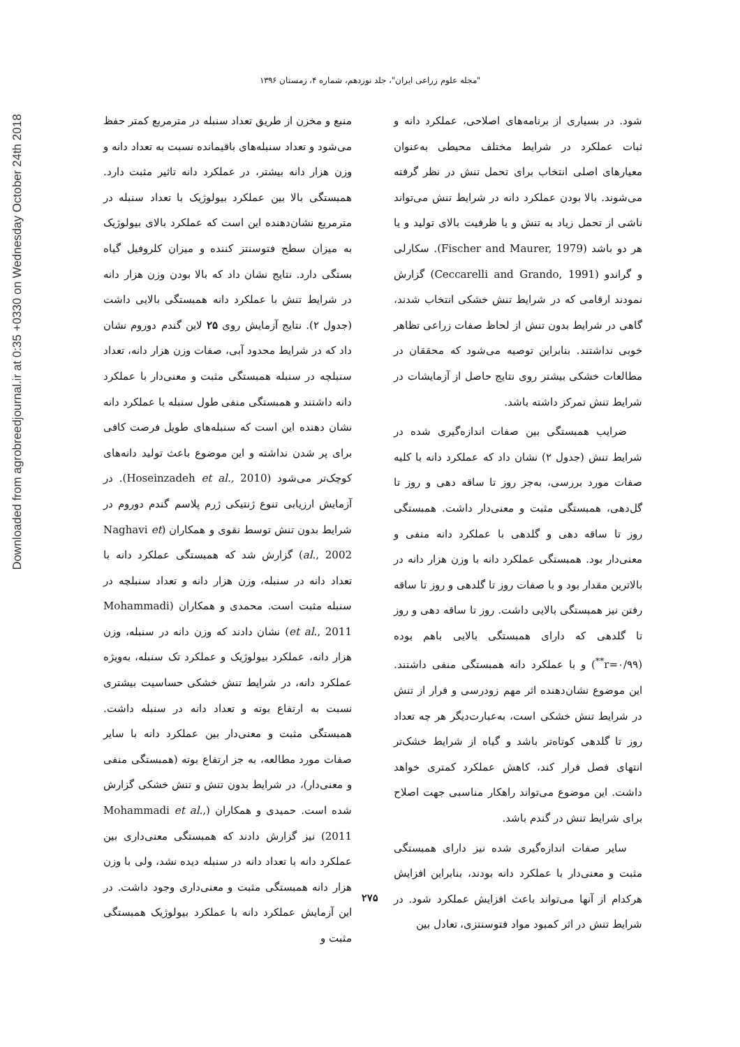Downloaded from agrobreedjournal.ir at 0:35 +0330 on Wednesday October 24th 2018
"مجله علوم زراعی ایران"، جلد نوزدهم، شماره ۴، زمستان ۱۳۹۶
شود. در بسیاری از برنامه‌های اصلاحی، عملکرد دانه و ثبات عملکرد در شرایط مختلف محیطی به‌عنوان معیارهای اصلی انتخاب برای تحمل تنش در نظر گرفته می‌شوند. بالا بودن عملکرد دانه در شرایط تنش می‌تواند ناشی از تحمل زیاد به تنش و یا ظرفیت بالای تولید و یا هر دو باشد (Fischer and Maurer, 1979). سکارلی و گراندو (Ceccarelli and Grando, 1991) گزارش نمودند ارقامی که در شرایط تنش خشکی انتخاب شدند، گاهی در شرایط بدون تنش از لحاظ صفات زراعی تظاهر خوبی نداشتند. بنابراین توصیه می‌شود که محققان در مطالعات خشکی بیشتر روی نتایج حاصل از آزمایشات در شرایط تنش تمرکز داشته باشد.
ضرایب همبستگی بین صفات اندازه‌گیری شده در شرایط تنش (جدول ۲) نشان داد که عملکرد دانه با کلیه صفات مورد بررسی، به‌جز روز تا ساقه دهی و روز تا گل‌دهی، همبستگی مثبت و معنی‌دار داشت. همبستگی روز تا ساقه دهی و گلدهی با عملکرد دانه منفی و معنی‌دار بود. همبستگی عملکرد دانه با وزن هزار دانه در بالاترین مقدار بود و با صفات روز تا گلدهی و روز تا ساقه رفتن نیز همبستگی بالایی داشت. روز تا ساقه دهی و روز تا گلدهی که دارای همبستگی بالایی باهم بوده (r=۰/۹۹<sup>**</sup>) و با عملکرد دانه همبستگی منفی داشتند. این موضوع نشان‌دهنده اثر مهم زودرسی و فرار از تنش در شرایط تنش خشکی است، به‌عبارت‌دیگر هر چه تعداد روز تا گلدهی کوتاه‌تر باشد و گیاه از شرایط خشک‌تر انتهای فصل فرار کند، کاهش عملکرد کمتری خواهد داشت. این موضوع می‌تواند راهکار مناسبی جهت اصلاح برای شرایط تنش در گندم باشد.
سایر صفات اندازه‌گیری شده نیز دارای همبستگی مثبت و معنی‌دار با عملکرد دانه بودند، بنابراین افزایش هرکدام از آنها می‌تواند باعث افزایش عملکرد شود. در شرایط تنش در اثر کمبود مواد فتوسنتزی، تعادل بین
منبع و مخزن از طریق تعداد سنبله در مترمربع کمتر حفظ می‌شود و تعداد سنبله‌های باقیمانده نسبت به تعداد دانه و وزن هزار دانه بیشتر، در عملکرد دانه تاثیر مثبت دارد. همبستگی بالا بین عملکرد بیولوژیک با تعداد سنبله در مترمربع نشان‌دهنده این است که عملکرد بالای بیولوژیک به میزان سطح فتوسنتز کننده و میزان کلروفیل گیاه بستگی دارد. نتایج نشان داد که بالا بودن وزن هزار دانه در شرایط تنش با عملکرد دانه همبستگی بالایی داشت (جدول ۲). نتایج آزمایش روی ۲۵ لاین گندم دوروم نشان داد که در شرایط محدود آبی، صفات وزن هزار دانه، تعداد سنبلچه در سنبله همبستگی مثبت و معنی‌دار با عملکرد دانه داشتند و همبستگی منفی طول سنبله با عملکرد دانه نشان دهنده این است که سنبله‌های طویل فرصت کافی برای پر شدن نداشته و این موضوع باعث تولید دانه‌های کوچک‌تر می‌شود (Hoseinzadeh et al., 2010). در آزمایش ارزیابی تنوع ژنتیکی ژرم پلاسم گندم دوروم در شرایط بدون تنش توسط نقوی و همکاران (Naghavi et al., 2002) گزارش شد که همبستگی عملکرد دانه با تعداد دانه در سنبله، وزن هزار دانه و تعداد سنبلچه در سنبله مثبت است. محمدی و همکاران (Mohammadi et al., 2011) نشان دادند که وزن دانه در سنبله، وزن هزار دانه، عملکرد بیولوژیک و عملکرد تک سنبله، به‌ویژه عملکرد دانه، در شرایط تنش خشکی حساسیت بیشتری نسبت به ارتفاع بوته و تعداد دانه در سنبله داشت. همبستگی مثبت و معنی‌دار بین عملکرد دانه با سایر صفات مورد مطالعه، به جز ارتفاع بوته (همبستگی منفی و معنی‌دار)، در شرایط بدون تنش و تنش خشکی گزارش شده است. حمیدی و همکاران (Mohammadi et al., 2011) نیز گزارش دادند که همبستگی معنی‌داری بین عملکرد دانه با تعداد دانه در سنبله دیده نشد، ولی با وزن هزار دانه همبستگی مثبت و معنی‌داری وجود داشت. در این آزمایش عملکرد دانه با عملکرد بیولوژیک همبستگی مثبت و
۲۷۵